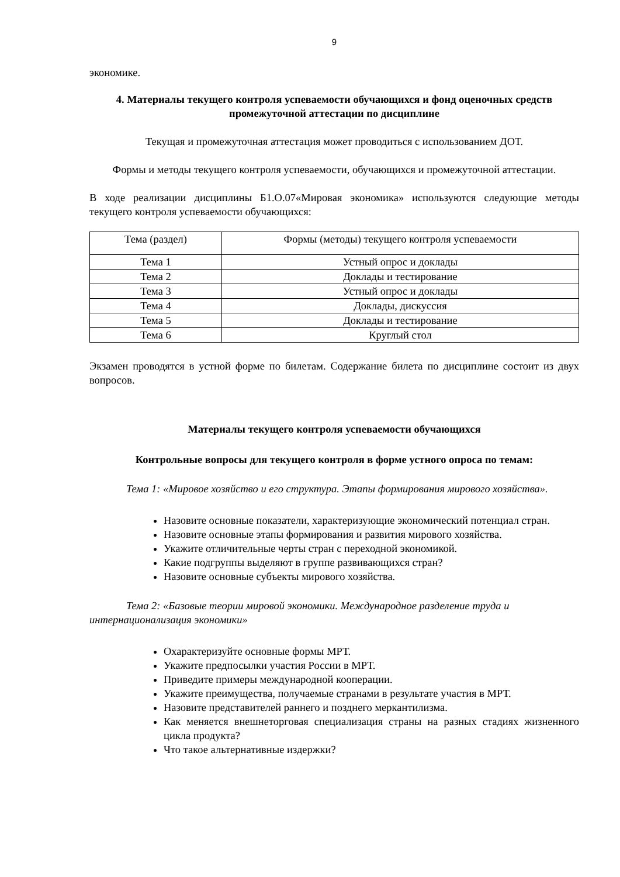9
экономике.
4. Материалы текущего контроля успеваемости обучающихся и фонд оценочных средств промежуточной аттестации по дисциплине
Текущая и промежуточная аттестация может проводиться с использованием ДОТ.
Формы и методы текущего контроля успеваемости, обучающихся и промежуточной аттестации.
В ходе реализации дисциплины Б1.О.07«Мировая экономика» используются следующие методы текущего контроля успеваемости обучающихся:
| Тема (раздел) | Формы (методы) текущего контроля успеваемости |
| --- | --- |
| Тема 1 | Устный опрос и доклады |
| Тема 2 | Доклады и тестирование |
| Тема 3 | Устный опрос и доклады |
| Тема 4 | Доклады, дискуссия |
| Тема 5 | Доклады и тестирование |
| Тема 6 | Круглый стол |
Экзамен проводятся в устной форме по билетам. Содержание билета по дисциплине состоит из двух вопросов.
Материалы текущего контроля успеваемости обучающихся
Контрольные вопросы для текущего контроля в форме устного опроса по темам:
Тема 1: «Мировое хозяйство и его структура. Этапы формирования мирового хозяйства».
Назовите основные показатели, характеризующие экономический потенциал стран.
Назовите основные этапы формирования и развития мирового хозяйства.
Укажите отличительные черты стран с переходной экономикой.
Какие подгруппы выделяют в группе развивающихся стран?
Назовите основные субъекты мирового хозяйства.
Тема 2: «Базовые теории мировой экономики. Международное разделение труда и интернационализация экономики»
Охарактеризуйте основные формы МРТ.
Укажите предпосылки участия России в МРТ.
Приведите примеры международной кооперации.
Укажите преимущества, получаемые странами в результате участия в МРТ.
Назовите представителей раннего и позднего меркантилизма.
Как меняется внешнеторговая специализация страны на разных стадиях жизненного цикла продукта?
Что такое альтернативные издержки?